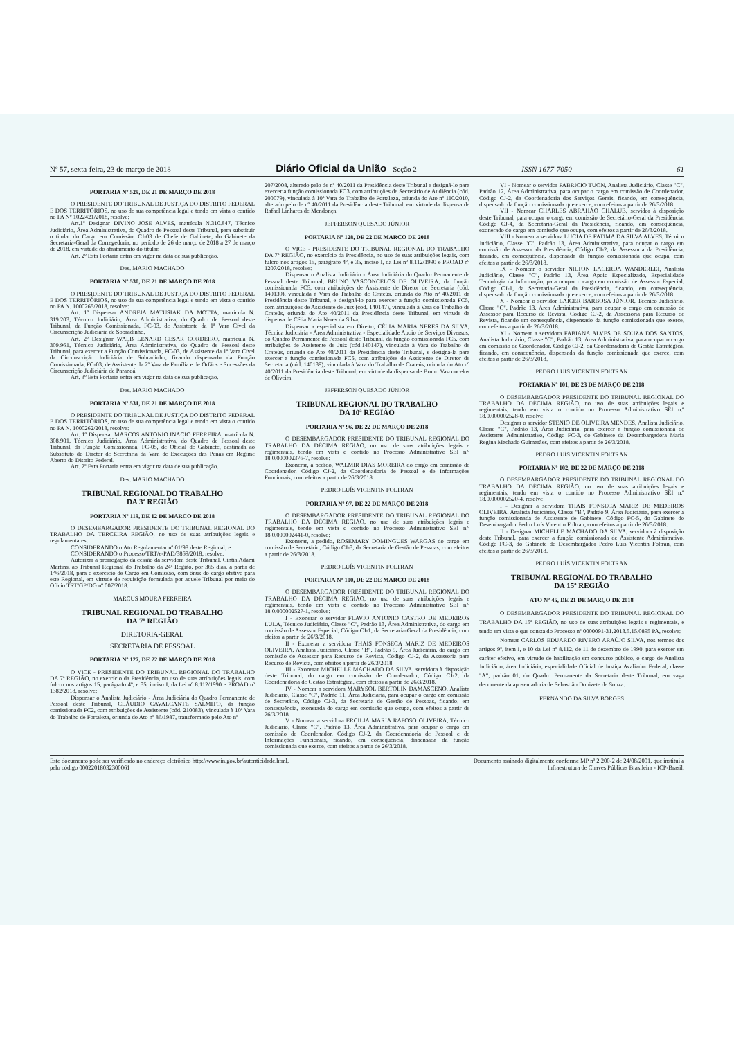Nº 57, sexta-feira, 23 de março de 2018 Diário Oficial da União - Seção 2 ISSN 1677-7050 61
PORTARIA Nº 529, DE 21 DE MARÇO DE 2018
O PRESIDENTE DO TRIBUNAL DE JUSTIÇA DO DISTRITO FEDERAL E DOS TERRITÓRIOS, no uso de sua competência legal e tendo em vista o contido no PA Nº 1022421/2018, resolve:
Art.1º Designar DIVINO JOSE ALVES, matrícula N.310.847, Técnico Judiciário, Área Administrativa, do Quadro de Pessoal deste Tribunal, para substituir o titular do Cargo em Comissão, CJ-03 de Chefe de Gabinete, do Gabinete da Secretaria-Geral da Corregedoria, no período de 26 de março de 2018 a 27 de março de 2018, em virtude do afastamento do titular.
Art. 2º Esta Portaria entra em vigor na data de sua publicação.
Des. MARIO MACHADO
PORTARIA Nº 530, DE 21 DE MARÇO DE 2018
O PRESIDENTE DO TRIBUNAL DE JUSTIÇA DO DISTRITO FEDERAL E DOS TERRITÓRIOS, no uso de sua competência legal e tendo em vista o contido no PA N. 1000265/2018, resolve:
Art. 1º Dispensar ANDREIA MATUSIAK DA MOTTA, matrícula N. 319.203, Técnico Judiciário, Área Administrativa, do Quadro de Pessoal deste Tribunal, da Função Comissionada, FC-03, de Assistente da 1ª Vara Cível da Circunscrição Judiciária de Sobradinho.
Art. 2º Designar WALB LENARD CESAR CORDEIRO, matrícula N. 309.961, Técnico Judiciário, Área Administrativa, do Quadro de Pessoal deste Tribunal, para exercer a Função Comissionada, FC-03, de Assistente da 1ª Vara Cível da Circunscrição Judiciária de Sobradinho, ficando dispensado da Função Comissionada, FC-03, de Assistente da 2ª Vara de Família e de Órfãos e Sucessões da Circunscrição Judiciária de Paranoá.
Art. 3º Esta Portaria entra em vigor na data de sua publicação.
Des. MARIO MACHADO
PORTARIA Nº 531, DE 21 DE MARÇO DE 2018
O PRESIDENTE DO TRIBUNAL DE JUSTIÇA DO DISTRITO FEDERAL E DOS TERRITÓRIOS, no uso de sua competência legal e tendo em vista o contido no PA N. 1000262/2018, resolve:
Art. 1º Dispensar MARCOS ANTONIO INACIO FERREIRA, matrícula N. 308.901, Técnico Judiciário, Área Administrativa, do Quadro de Pessoal deste Tribunal, da Função Comissionada, FC-05, de Oficial de Gabinete, destinada ao Substituto do Diretor de Secretaria da Vara de Execuções das Penas em Regime Aberto do Distrito Federal.
Art. 2º Esta Portaria entra em vigor na data de sua publicação.
Des. MARIO MACHADO
TRIBUNAL REGIONAL DO TRABALHO
DA 3ª REGIÃO
PORTARIA Nº 119, DE 12 DE MARCO DE 2018
O DESEMBARGADOR PRESIDENTE DO TRIBUNAL REGIONAL DO TRABALHO DA TERCEIRA REGIÃO, no uso de suas atribuições legais e regulamentares;
CONSIDERANDO o Ato Regulamentar nº 01/98 deste Regional; e
CONSIDERANDO o Processo/TRT/e-PAD/3869/2018; resolve:
Autorizar a prorrogação da cessão da servidora deste Tribunal, Cintia Adami Martins, ao Tribunal Regional do Trabalho da 24ª Região, por 365 dias, a partir de 1º/6/2018, para o exercício de Cargo em Comissão, com ônus do cargo efetivo para este Regional, em virtude de requisição formulada por aquele Tribunal por meio do Ofício TRT/GP/DG nº 007/2018.
MARCUS MOURA FERREIRA
TRIBUNAL REGIONAL DO TRABALHO
DA 7ª REGIÃO
DIRETORIA-GERAL
SECRETARIA DE PESSOAL
PORTARIA Nº 127, DE 22 DE MARÇO DE 2018
O VICE - PRESIDENTE DO TRIBUNAL REGIONAL DO TRABALHO DA 7ª REGIÃO, no exercício da Presidência, no uso de suas atribuições legais, com fulcro nos artigos 15, parágrafo 4º, e 35, inciso I, da Lei nº 8.112/1990 e PROAD nº 1382/2018, resolve:
Dispensar o Analista Judiciário - Área Judiciária do Quadro Permanente de Pessoal deste Tribunal, CLÁUDIO CAVALCANTE SALMITO, da função comissionada FC2, com atribuições de Assistente (cód. 210083), vinculada à 10ª Vara do Trabalho de Fortaleza, oriunda do Ato nº 86/1987, transformado pelo Ato nº
207/2008, alterado pelo de nº 40/2011 da Presidência deste Tribunal e designá-lo para exercer a função comissionada FC3, com atribuições de Secretário de Audiência (cód. 200079), vinculada à 10ª Vara do Trabalho de Fortaleza, oriunda do Ato nº 110/2010, alterado pelo de nº 40/2011 da Presidência deste Tribunal, em virtude da dispensa de Rafael Linhares de Mendonça.
JEFFERSON QUESADO JÚNIOR
PORTARIA Nº 128, DE 22 DE MARÇO DE 2018
O VICE - PRESIDENTE DO TRIBUNAL REGIONAL DO TRABALHO DA 7ª REGIÃO, no exercício da Presidência, no uso de suas atribuições legais, com fulcro nos artigos 15, parágrafo 4º, e 35, inciso I, da Lei nº 8.112/1990 e PROAD nº 1207/2018, resolve:
Dispensar o Analista Judiciário - Área Judiciária do Quadro Permanente de Pessoal deste Tribunal, BRUNO VASCONCELOS DE OLIVEIRA, da função comissionada FC5, com atribuições de Assistente de Diretor de Secretaria (cód. 140139), vinculada à Vara do Trabalho de Crateús, oriunda do Ato nº 40/2011 da Presidência deste Tribunal, e designá-lo para exercer a função comissionada FC5, com atribuições de Assistente de Juiz (cód. 140147), vinculada à Vara do Trabalho de Crateús, oriunda do Ato 40/2011 da Presidência deste Tribunal, em virtude da dispensa de Célia Maria Neres da Silva;
Dispensar a especialista em Direito, CÉLIA MARIA NERES DA SILVA, Técnica Judiciária - Área Administrativa - Especialidade Apoio de Serviços Diversos, do Quadro Permanente de Pessoal deste Tribunal, da função comissionada FC5, com atribuições de Assistente de Juiz (cód.140147), vinculada à Vara do Trabalho de Crateús, oriunda do Ato 40/2011 da Presidência deste Tribunal, e designá-la para exercer a função comissionada FC5, com atribuições de Assistente de Diretor de Secretaria (cód. 140139), vinculada à Vara do Trabalho de Crateús, oriunda do Ato nº 40/2011 da Presidência deste Tribunal, em virtude da dispensa de Bruno Vasconcelos de Oliveira.
JEFFERSON QUESADO JÚNIOR
TRIBUNAL REGIONAL DO TRABALHO
DA 10ª REGIÃO
PORTARIA Nº 96, DE 22 DE MARÇO DE 2018
O DESEMBARGADOR PRESIDENTE DO TRIBUNAL REGIONAL DO TRABALHO DA DÉCIMA REGIÃO, no uso de suas atribuições legais e regimentais, tendo em vista o contido no Processo Administrativo SEI n.º 18.0.000002376-7, resolve:
Exonerar, a pedido, WALMIR DIAS MOREIRA do cargo em comissão de Coordenador, Código CJ-2, da Coordenadoria de Pessoal e de Informações Funcionais, com efeitos a partir de 26/3/2018.
PEDRO LUÍS VICENTIN FOLTRAN
PORTARIA Nº 97, DE 22 DE MARÇO DE 2018
O DESEMBARGADOR PRESIDENTE DO TRIBUNAL REGIONAL DO TRABALHO DA DÉCIMA REGIÃO, no uso de suas atribuições legais e regimentais, tendo em vista o contido no Processo Administrativo SEI n.º 18.0.000002441-0, resolve:
Exonerar, a pedido, ROSEMARY DOMINGUES WARGAS do cargo em comissão de Secretário, Código CJ-3, da Secretaria de Gestão de Pessoas, com efeitos a partir de 26/3/2018.
PEDRO LUÍS VICENTIN FOLTRAN
PORTARIA Nº 100, DE 22 DE MARÇO DE 2018
O DESEMBARGADOR PRESIDENTE DO TRIBUNAL REGIONAL DO TRABALHO DA DÉCIMA REGIÃO, no uso de suas atribuições legais e regimentais, tendo em vista o contido no Processo Administrativo SEI n.º 18.0.000002527-1, resolve:
I - Exonerar o servidor FLAVIO ANTONIO CASTRO DE MEDEIROS LULA, Técnico Judiciário, Classe "C", Padrão 13, Área Administrativa, do cargo em comissão de Assessor Especial, Código CJ-1, da Secretaria-Geral da Presidência, com efeitos a partir de 26/3/2018.
II - Exonerar a servidora THAIS FONSECA MARIZ DE MEDEIROS OLIVEIRA, Analista Judiciário, Classe "B", Padrão 9, Área Judiciária, do cargo em comissão de Assessor para Recurso de Revista, Código CJ-2, da Assessoria para Recurso de Revista, com efeitos a partir de 26/3/2018.
III - Exonerar MICHELLE MACHADO DA SILVA, servidora à disposição deste Tribunal, do cargo em comissão de Coordenador, Código CJ-2, da Coordenadoria de Gestão Estratégica, com efeitos a partir de 26/3/2018.
IV - Nomear a servidora MARYSOL BERTOLIN DAMASCENO, Analista Judiciário, Classe "C", Padrão 11, Área Judiciária, para ocupar o cargo em comissão de Secretário, Código CJ-3, da Secretaria de Gestão de Pessoas, ficando, em consequência, exonerada do cargo em comissão que ocupa, com efeitos a partir de 26/3/2018.
V - Nomear a servidora ERCÍLIA MARIA RAPOSO OLIVEIRA, Técnico Judiciário, Classe "C", Padrão 13, Área Administrativa, para ocupar o cargo em comissão de Coordenador, Código CJ-2, da Coordenadoria de Pessoal e de Informações Funcionais, ficando, em consequência, dispensada da função comissionada que exerce, com efeitos a partir de 26/3/2018.
VI - Nomear o servidor FABRICIO TUON, Analista Judiciário, Classe "C", Padrão 12, Área Administrativa, para ocupar o cargo em comissão de Coordenador, Código CJ-2, da Coordenadoria dos Serviços Gerais, ficando, em consequência, dispensado da função comissionada que exerce, com efeitos a partir de 26/3/2018.
VII - Nomear CHARLES ABRAHÃO CHALUB, servidor à disposição deste Tribunal, para ocupar o cargo em comissão de Secretário-Geral da Presidência, Código CJ-4, da Secretaria-Geral da Presidência, ficando, em consequência, exonerado do cargo em comissão que ocupa, com efeitos a partir de 26/3/2018.
VIII - Nomear a servidora LUCIA DE FATIMA DA SILVA ALVES, Técnico Judiciário, Classe "C", Padrão 13, Área Administrativa, para ocupar o cargo em comissão de Assessor da Presidência, Código CJ-2, da Assessoria da Presidência, ficando, em consequência, dispensada da função comissionada que ocupa, com efeitos a partir de 26/3/2018.
IX - Nomear o servidor NILTON LACERDA WANDERLEI, Analista Judiciário, Classe "C", Padrão 13, Área Apoio Especializado, Especialidade Tecnologia da Informação, para ocupar o cargo em comissão de Assessor Especial, Código CJ-1, da Secretaria-Geral da Presidência, ficando, em consequência, dispensado da função comissionada que exerce, com efeitos a partir de 26/3/2018.
X - Nomear o servidor LAICER BARBOSA JÚNIOR, Técnico Judiciário, Classe "C", Padrão 13, Área Administrativa, para ocupar o cargo em comissão de Assessor para Recurso de Revista, Código CJ-2, da Assessoria para Recurso de Revista, ficando em consequência, dispensado da função comissionada que exerce, com efeitos a partir de 26/3/2018.
XI - Nomear a servidora FABIANA ALVES DE SOUZA DOS SANTOS, Analista Judiciário, Classe "C", Padrão 13, Área Administrativa, para ocupar o cargo em comissão de Coordenador, Código CJ-2, da Coordenadoria de Gestão Estratégica, ficando, em consequência, dispensada da função comissionada que exerce, com efeitos a partir de 26/3/2018.
PEDRO LUIS VICENTIN FOLTRAN
PORTARIA Nº 101, DE 23 DE MARÇO DE 2018
O DESEMBARGADOR PRESIDENTE DO TRIBUNAL REGIONAL DO TRABALHO DA DÉCIMA REGIÃO, no uso de suas atribuições legais e regimentais, tendo em vista o contido no Processo Administrativo SEI n.º 18.0.000002528-0, resolve:
Designar o servidor STENIO DE OLIVEIRA MENDES, Analista Judiciário, Classe "C", Padrão 13, Área Judiciária, para exercer a função comissionada de Assistente Administrativo, Código FC-3, do Gabinete da Desembargadora Maria Regina Machado Guimarães, com efeitos a partir de 26/3/2018.
PEDRO LUÍS VICENTIN FOLTRAN
PORTARIA Nº 102, DE 22 DE MARÇO DE 2018
O DESEMBARGADOR PRESIDENTE DO TRIBUNAL REGIONAL DO TRABALHO DA DÉCIMA REGIÃO, no uso de suas atribuições legais e regimentais, tendo em vista o contido no Processo Administrativo SEI n.º 18.0.000002520-4, resolve:
I - Designar a servidora THAIS FONSECA MARIZ DE MEDEIROS OLIVEIRA, Analista Judiciário, Classe "B", Padrão 9, Área Judiciária, para exercer a função comissionada de Assistente de Gabinete, Código FC-5, do Gabinete do Desembargador Pedro Luís Vicentin Foltran, com efeitos a partir de 26/3/2018.
II - Designar MICHELLE MACHADO DA SILVA, servidora à disposição deste Tribunal, para exercer a função comissionada de Assistente Administrativo, Código FC-3, do Gabinete do Desembargador Pedro Luís Vicentin Foltran, com efeitos a partir de 26/3/2018.
PEDRO LUÍS VICENTIN FOLTRAN
TRIBUNAL REGIONAL DO TRABALHO
DA 15ª REGIÃO
ATO Nº 45, DE 21 DE MARÇO DE 2018
O DESEMBARGADOR PRESIDENTE DO TRIBUNAL REGIONAL DO TRABALHO DA 15ª REGIÃO, no uso de suas atribuições legais e regimentais, e tendo em vista o que consta do Processo nº 0000091-31.2013.5.15.0895 PA, resolve:
Nomear CARLOS EDUARDO RIVERO ARAÚJO SILVA, nos termos dos artigos 9º, item I, e 10 da Lei nº 8.112, de 11 de dezembro de 1990, para exercer em caráter efetivo, em virtude de habilitação em concurso público, o cargo de Analista Judiciário, área Judiciária, especialidade Oficial de Justiça Avaliador Federal, classe "A", padrão 01, do Quadro Permanente da Secretaria deste Tribunal, em vaga decorrente da aposentadoria de Sebastião Donizete de Souza.
FERNANDO DA SILVA BORGES
Este documento pode ser verificado no endereço eletrônico http://www.in.gov.br/autenticidade.html,
pelo código 00022018032300061 Documento assinado digitalmente conforme MP nº 2.200-2 de 24/08/2001, que institui a
Infraestrutura de Chaves Públicas Brasileira - ICP-Brasil.